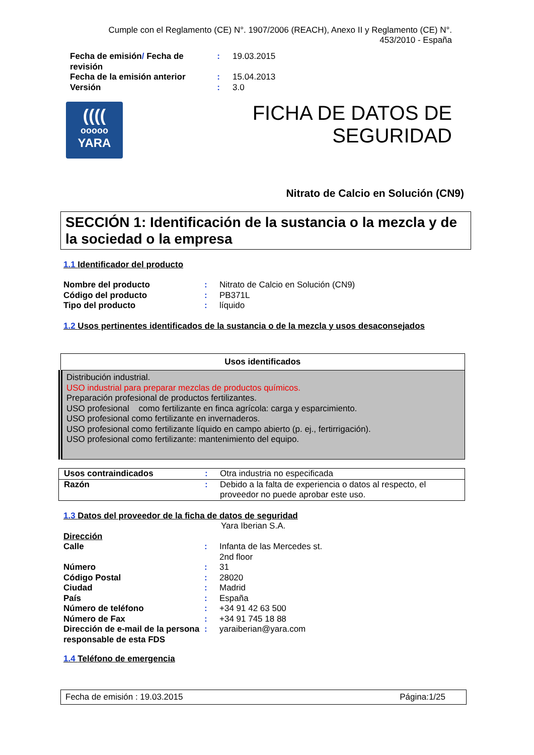Cumple con el Reglamento (CE) N°. 1907/2006 (REACH), Anexo II y Reglamento (CE) N°. 453/2010 - España
| Fecha de emisión / Fecha de revisión | : | 19.03.2015 |
| Fecha de la emisión anterior | : | 15.04.2013 |
| Versión | : | 3.0 |
((((
ooooo
YARA
FICHA DE DATOS DE SEGURIDAD
Nitrato de Calcio en Solución (CN9)
SECCIÓN 1: Identificación de la sustancia o la mezcla y de la sociedad o la empresa
1.1 Identificador del producto
| Nombre del producto | : | Nitrato de Calcio en Solución (CN9) |
| Código del producto | : | PB371L |
| Tipo del producto | : | líquido |
1.2 Usos pertinentes identificados de la sustancia o de la mezcla y usos desaconsejados
| Usos identificados |
| --- |
| Distribución industrial. USO industrial para preparar mezclas de productos químicos. Preparación profesional de productos fertilizantes. USO profesional como fertilizante en finca agrícola: carga y esparcimiento. USO profesional como fertilizante en invernaderos. USO profesional como fertilizante líquido en campo abierto (p. ej., fertirrigación). USO profesional como fertilizante: mantenimiento del equipo. |
| Usos contraindicados | : | Otra industria no especificada |
| Razón | : | Debido a la falta de experiencia o datos al respecto, el proveedor no puede aprobar este uso. |
1.3 Datos del proveedor de la ficha de datos de seguridad
Yara Iberian S.A.
| Dirección | | |
| Calle | : | Infanta de las Mercedes st. 2nd floor |
| Número | : | 31 |
| Código Postal | : | 28020 |
| Ciudad | : | Madrid |
| País | : | España |
| Número de teléfono | : | +34 91 42 63 500 |
| Número de Fax | : | +34 91 745 18 88 |
| Dirección de e-mail de la persona responsable de esta FDS | : | yaraiberian@yara.com |
1.4 Teléfono de emergencia
Fecha de emisión : 19.03.2015 Página:1/25